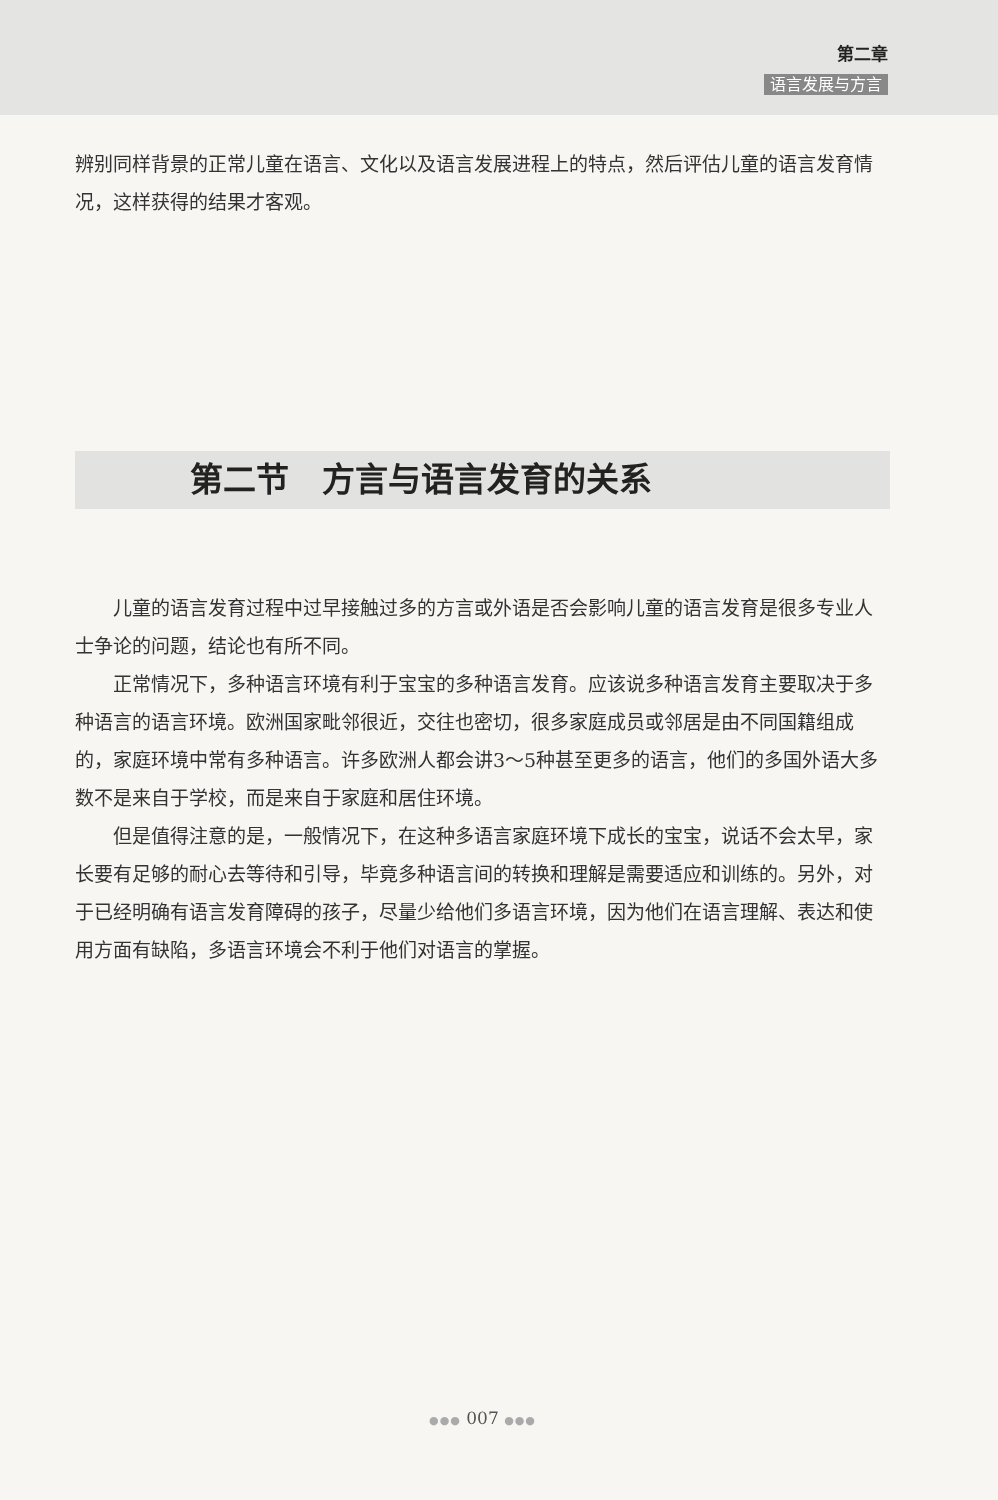第二章
语言发展与方言
辨别同样背景的正常儿童在语言、文化以及语言发展进程上的特点，然后评估儿童的语言发育情况，这样获得的结果才客观。
第二节　方言与语言发育的关系
儿童的语言发育过程中过早接触过多的方言或外语是否会影响儿童的语言发育是很多专业人士争论的问题，结论也有所不同。
正常情况下，多种语言环境有利于宝宝的多种语言发育。应该说多种语言发育主要取决于多种语言的语言环境。欧洲国家毗邻很近，交往也密切，很多家庭成员或邻居是由不同国籍组成的，家庭环境中常有多种语言。许多欧洲人都会讲3～5种甚至更多的语言，他们的多国外语大多数不是来自于学校，而是来自于家庭和居住环境。
但是值得注意的是，一般情况下，在这种多语言家庭环境下成长的宝宝，说话不会太早，家长要有足够的耐心去等待和引导，毕竟多种语言间的转换和理解是需要适应和训练的。另外，对于已经明确有语言发育障碍的孩子，尽量少给他们多语言环境，因为他们在语言理解、表达和使用方面有缺陷，多语言环境会不利于他们对语言的掌握。
●●● 007 ●●●